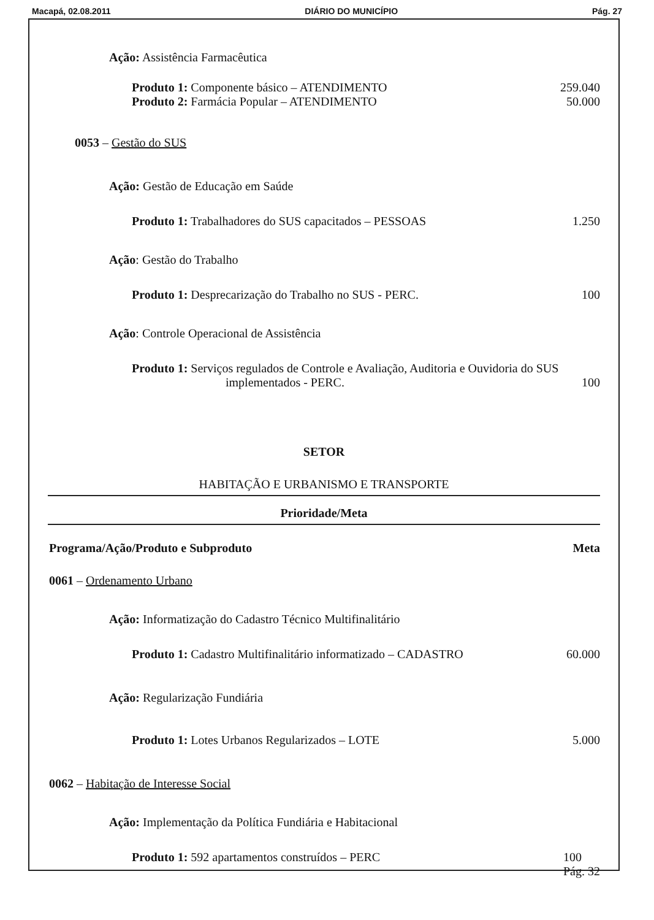Macapá, 02.08.2011 DIÁRIO DO MUNICÍPIO Pág. 27
Ação: Assistência Farmacêutica
Produto 1: Componente básico – ATENDIMENTO 259.040
Produto 2: Farmácia Popular – ATENDIMENTO 50.000
0053 – Gestão do SUS
Ação: Gestão de Educação em Saúde
Produto 1: Trabalhadores do SUS capacitados – PESSOAS 1.250
Ação: Gestão do Trabalho
Produto 1: Desprecarização do Trabalho no SUS - PERC. 100
Ação: Controle Operacional de Assistência
Produto 1: Serviços regulados de Controle e Avaliação, Auditoria e Ouvidoria do SUS
implementados - PERC. 100
SETOR
HABITAÇÃO E URBANISMO E TRANSPORTE
Prioridade/Meta
Programa/Ação/Produto e Subproduto Meta
0061 – Ordenamento Urbano
Ação: Informatização do Cadastro Técnico Multifinalitário
Produto 1: Cadastro Multifinalitário informatizado – CADASTRO 60.000
Ação: Regularização Fundiária
Produto 1: Lotes Urbanos Regularizados – LOTE 5.000
0062 – Habitação de Interesse Social
Ação: Implementação da Política Fundiária e Habitacional
Produto 1: 592 apartamentos construídos – PERC 100
Pág. 32